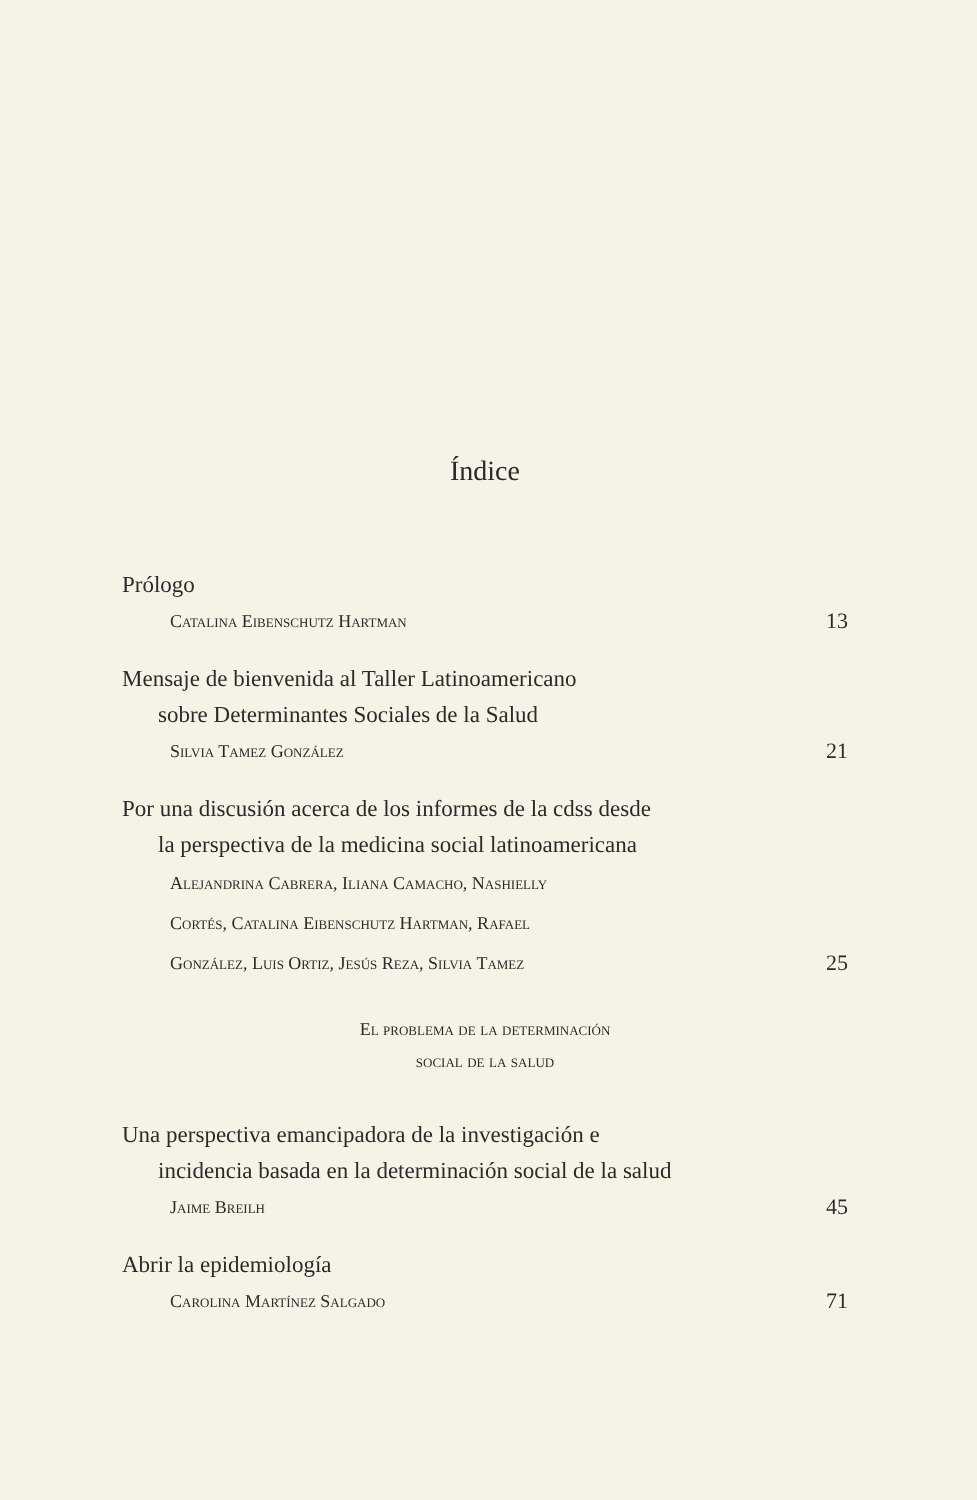Índice
Prólogo
Catalina Eibenschutz Hartman 13
Mensaje de bienvenida al Taller Latinoamericano
sobre Determinantes Sociales de la Salud
Silvia Tamez González 21
Por una discusión acerca de los informes de la cdss desde
la perspectiva de la medicina social latinoamericana
Alejandrina Cabrera, Iliana Camacho, Nashielly
Cortés, Catalina Eibenschutz Hartman, Rafael
González, Luis Ortiz, Jesús Reza, Silvia Tamez 25
El problema de la determinación
social de la salud
Una perspectiva emancipadora de la investigación e
incidencia basada en la determinación social de la salud
Jaime Breilh 45
Abrir la epidemiología
Carolina Martínez Salgado 71